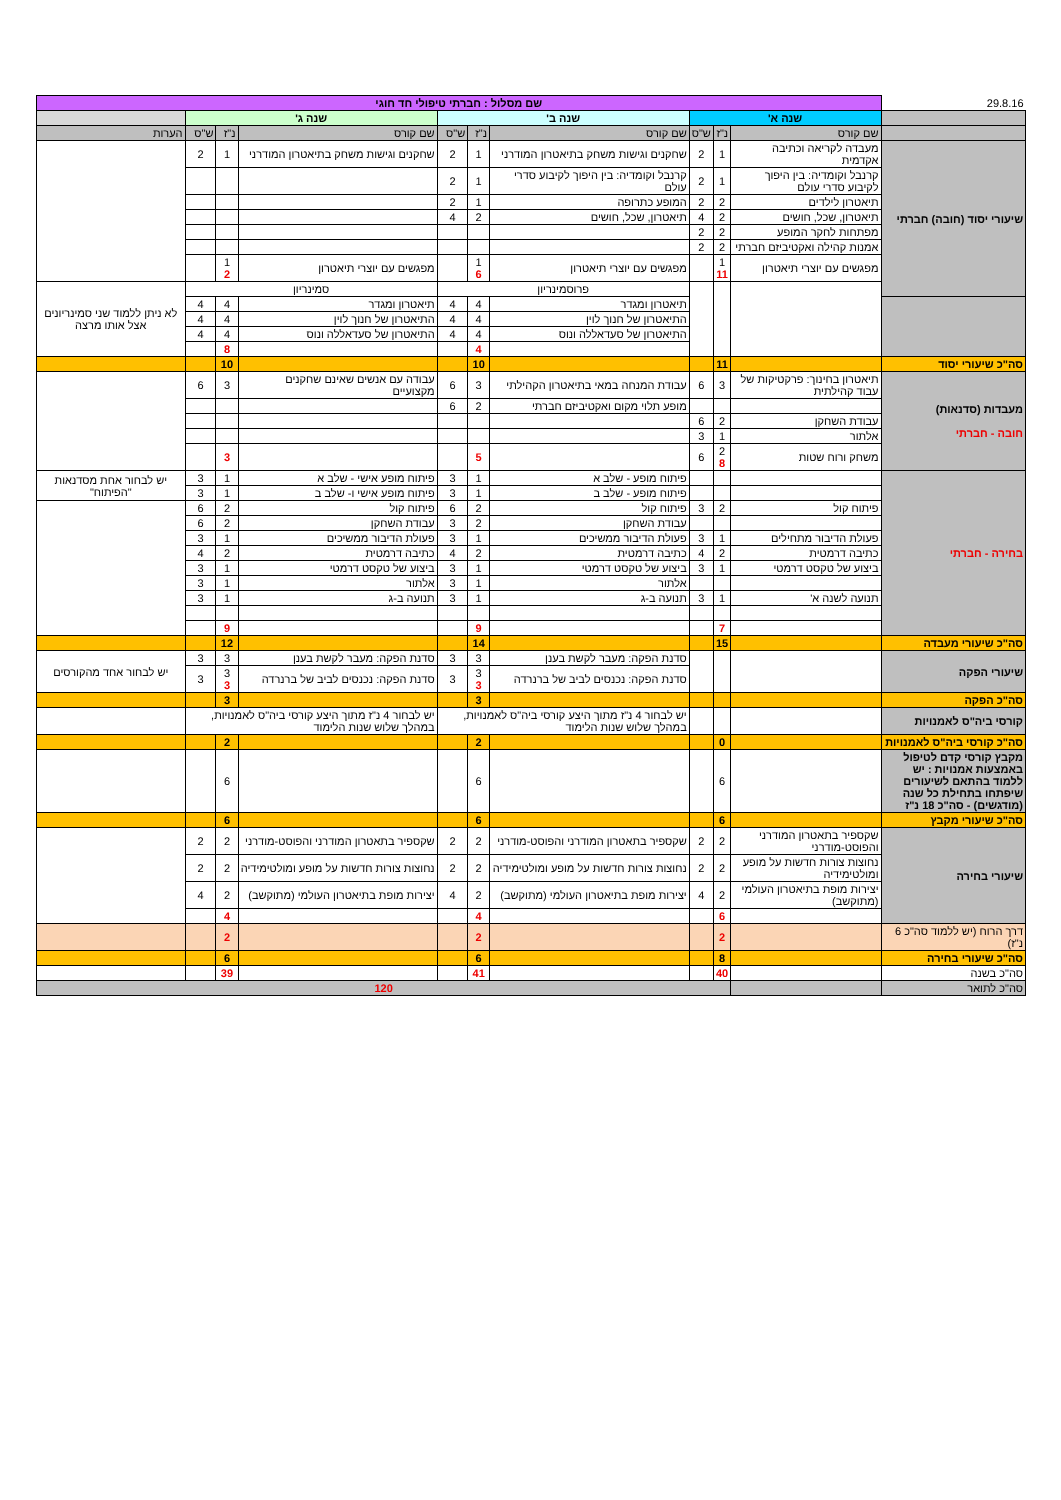| 29.8.16 | שם מסלול : חברתי טיפולי חד חוגי | | | | | | | | | |
| | שנה א' | | | שנה ב' | | | שנה ג' | | | |
| | שם קורס | נ"ז | ש"ס | שם קורס | נ"ז | ש"ס | שם קורס | נ"ז | ש"ס | הערות |
| שיעורי יסוד (חובה) חברתי | מעבדה לקריאה וכתיבה אקדמית | 1 | 2 | שחקנים וגישות משחק בתיאטרון המודרני | 1 | 2 | שחקנים וגישות משחק בתיאטרון המודרני | 1 | 2 | |
| | קרנבל וקומדיה: בין היפוך לקיבוע סדרי עולם | 1 | 2 | קרנבל וקומדיה: בין היפוך לקיבוע סדרי עולם | 1 | 2 | | | | |
| | תיאטרון לילדים | 2 | 2 | המופע כתרופה | 1 | 2 | | | | |
| | תיאטרון, שכל, חושים | 2 | 4 | תיאטרון, שכל, חושים | 2 | 4 | | | | |
| | מפתחות לחקר המופע | 2 | 2 | | | | | | | |
| | אמנות קהילה ואקטיביזם חברתי | 2 | 2 | | | | | | | |
| | מפגשים עם יוצרי תיאטרון | 1 11 | | מפגשים עם יוצרי תיאטרון | 1 6 | | מפגשים עם יוצרי תיאטרון | 1 2 | | |
| | | | | פרוסמינריון | | | סמינריון | | | לא ניתן ללמוד שני סמינריונים אצל אותו מרצה |
| | | | | תיאטרון ומגדר | 4 | 4 | תיאטרון ומגדר | 4 | 4 | |
| | | | | התיאטרון של חנוך לוין | 4 | 4 | התיאטרון של חנוך לוין | 4 | 4 | |
| | | | | התיאטרון של סעדאללה ונוס | 4 | 4 | התיאטרון של סעדאללה ונוס | 4 | 4 | |
| | | | | | 4 | | | 8 | | |
| סה"כ שיעורי יסוד | | 11 | | | 10 | | | 10 | | |
| מעבדות (סדנאות) חובה - חברתי | תיאטרון בחינוך: פרקטיקות של עבוד קהילתית | 3 | 6 | עבודת המנחה במאי בתיאטרון הקהילתי | 3 | 6 | עבודה עם אנשים שאינם שחקנים מקצועיים | 3 | 6 | |
| | | | | מופע תלוי מקום ואקטיביזם חברתי | 2 | 6 | | | | |
| | עבודת השחקן | 2 | 6 | | | | | | | |
| | אלתור | 1 | 3 | | | | | | | |
| | משחק ורוח שטות | 2 8 | 6 | | 5 | | | 3 | | |
| בחירה - חברתי | | | | פיתוח מופע - שלב א | 1 | 3 | פיתוח מופע אישי - שלב א | 1 | 3 | יש לבחור אחת מסדנאות "הפיתוח" |
| | | | | פיתוח מופע - שלב ב | 1 | 3 | פיתוח מופע אישי ו- שלב ב | 1 | 3 | |
| | פיתוח קול | 2 | 3 | פיתוח קול | 2 | 6 | פיתוח קול | 2 | 6 | |
| | | | | עבודת השחקן | 2 | 3 | עבודת השחקן | 2 | 6 | |
| | פעולת הדיבור מתחילים | 1 | 3 | פעולת הדיבור ממשיכים | 1 | 3 | פעולת הדיבור ממשיכים | 1 | 3 | |
| | כתיבה דרמטית | 2 | 4 | כתיבה דרמטית | 2 | 4 | כתיבה דרמטית | 2 | 4 | |
| | ביצוע של טקסט דרמטי | 1 | 3 | ביצוע של טקסט דרמטי | 1 | 3 | ביצוע של טקסט דרמטי | 1 | 3 | |
| | | | | אלתור | 1 | 3 | אלתור | 1 | 3 | |
| | תנועה לשנה א' | 1 | 3 | תנועה ב-ג | 1 | 3 | תנועה ב-ג | 1 | 3 | |
| | | 7 | | | 9 | | | 9 | | |
| סה"כ שיעורי מעבדה | | 15 | | | 14 | | | 12 | | |
| שיעורי הפקה | | | | סדנת הפקה: מעבר לקשת בענן | 3 | 3 | סדנת הפקה: מעבר לקשת בענן | 3 | 3 | יש לבחור אחד מהקורסים |
| | | | | סדנת הפקה: נכנסים לביב של ברנרדה | 3 3 | 3 | סדנת הפקה: נכנסים לביב של ברנרדה | 3 3 | 3 | |
| סה"כ הפקה | | | | | 3 | | | 3 | | |
| קורסי ביה"ס לאמנויות | | | | יש לבחור 4 נ"ז מתוך היצע קורסי ביה"ס לאמנויות, במהלך שלוש שנות הלימוד | | | יש לבחור 4 נ"ז מתוך היצע קורסי ביה"ס לאמנויות, במהלך שלוש שנות הלימוד | | | |
| סה"כ קורסי ביה"ס לאמנויות | | 0 | | | 2 | | | 2 | | |
| מקבץ קורסי קדם לטיפול באמצעות אמנויות : יש ללמוד בהתאם לשיעורים שיפתחו בתחילת כל שנה (מודגשים) - סה"כ 18 נ"ז | | 6 | | | 6 | | | 6 | | |
| סה"כ שיעורי מקבץ | | 6 | | | 6 | | | 6 | | |
| שיעורי בחירה | שקספיר בתאטרון המודרני והפוסט-מודרני | 2 | 2 | שקספיר בתאטרון המודרני והפוסט-מודרני | 2 | 2 | שקספיר בתאטרון המודרני והפוסט-מודרני | 2 | 2 | |
| | נחוצות צורות חדשות על מופע ומולטימידיה | 2 | 2 | נחוצות צורות חדשות על מופע ומולטימידיה | 2 | 2 | נחוצות צורות חדשות על מופע ומולטימידיה | 2 | 2 | |
| | יצירות מופת בתיאטרון העולמי (מתוקשב) | 2 | 4 | יצירות מופת בתיאטרון העולמי (מתוקשב) | 2 | 4 | יצירות מופת בתיאטרון העולמי (מתוקשב) | 2 | 4 | |
| | | 6 | | | 4 | | | 4 | | |
| דרך הרוח (יש ללמוד סה"כ 6 נ"ז) | | 2 | | | 2 | | | 2 | | |
| סה"כ שיעורי בחירה | | 8 | | | 6 | | | 6 | | |
| סה"כ בשנה | | 40 | | | 41 | | | 39 | | |
| סה"כ לתואר | | 120 | | | | | | | | |